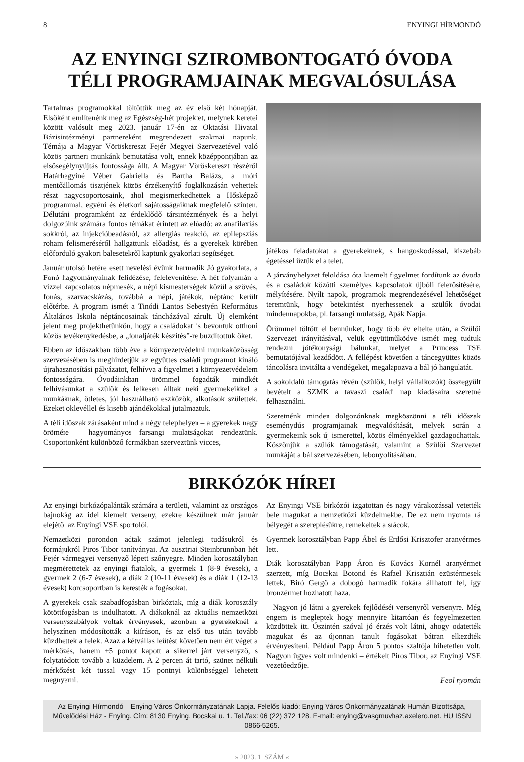8 ENYINGI HÍRMONDÓ
AZ ENYINGI SZIROMBONTOGATÓ ÓVODA
TÉLI PROGRAMJAINAK MEGVALÓSULÁSA
Tartalmas programokkal töltöttük meg az év első két hónapját. Elsőként említenénk meg az Egészség-hét projektet, melynek keretei között valósult meg 2023. január 17-én az Oktatási Hivatal Bázisintézményi partnereként megrendezett szakmai napunk. Témája a Magyar Vöröskereszt Fejér Megyei Szervezetével való közös partneri munkánk bemutatása volt, ennek középpontjában az elsősegélynyújtás fontossága állt. A Magyar Vöröskereszt részéről Határhegyiné Véber Gabriella és Bartha Balázs, a móri mentőállomás tisztjének közös érzékenyítő foglalkozásán vehettek részt nagycsoportosaink, ahol megismerkedhettek a Hősképző programmal, egyéni és életkori sajátosságaiknak megfelelő szinten. Délutáni programként az érdeklődő társintézmények és a helyi dolgozóink számára fontos témákat érintett az előadó: az anafilaxiás sokkról, az injekcióbeadásról, az allergiás reakció, az epilepsziás roham felismeréséről hallgattunk előadást, és a gyerekek körében előforduló gyakori balesetekről kaptunk gyakorlati segítséget.
Január utolsó hetére esett nevelési évünk harmadik Jó gyakorlata, a Fonó hagyományainak felidézése, felelevenítése. A hét folyamán a vízzel kapcsolatos népmesék, a népi kismesterségek közül a szövés, fonás, szarvacskázás, továbbá a népi, játékok, néptánc került előtérbe. A program ismét a Tinódi Lantos Sebestyén Református Általános Iskola néptáncosainak táncházával zárult. Új elemként jelent meg projekthetünkön, hogy a családokat is bevontuk otthoni közös tevékenykedésbe, a „fonaljáték készítés”-re buzdítottuk őket.
Ebben az időszakban több éve a környezetvédelmi munkaközösség szervezésében is meghirdetjük az együttes családi programot kínáló újrahasznosítási pályázatot, felhívva a figyelmet a környezetvédelem fontosságára. Óvodáinkban örömmel fogadták mindkét felhívásunkat a szülők és lelkesen álltak neki gyermekeikkel a munkáknak, ötletes, jól használható eszközök, alkotások születtek. Ezeket oklevéllel és kisebb ajándékokkal jutalmaztuk.
A téli időszak zárásaként mind a négy telephelyen – a gyerekek nagy örömére – hagyományos farsangi mulatságokat rendeztünk. Csoportonként különböző formákban szerveztünk vicces,
játékos feladatokat a gyerekeknek, s hangoskodással, kiszebáb égetéssel űztük el a telet.
A járványhelyzet feloldása óta kiemelt figyelmet fordítunk az óvoda és a családok közötti személyes kapcsolatok újbóli felerősítésére, mélyítésére. Nyílt napok, programok megrendezésével lehetőséget teremtünk, hogy betekintést nyerhessenek a szülők óvodai mindennapokba, pl. farsangi mulatság, Apák Napja.
Örömmel töltött el bennünket, hogy több év eltelte után, a Szülői Szervezet irányításával, velük együttműködve ismét meg tudtuk rendezni jótékonysági bálunkat, melyet a Princess TSE bemutatójával kezdődött. A fellépést követően a táncegyüttes közös táncolásra invitálta a vendégeket, megalapozva a bál jó hangulatát.
A sokoldalú támogatás révén (szülők, helyi vállalkozók) összegyűlt bevételt a SZMK a tavaszi családi nap kiadásaira szeretné felhasználni.
Szeretnénk minden dolgozónknak megköszönni a téli időszak eseménydús programjainak megvalósítását, melyek során a gyermekeink sok új ismerettel, közös élményekkel gazdagodhattak. Köszönjük a szülők támogatását, valamint a Szülői Szervezet munkáját a bál szervezésében, lebonyolításában.
BIRKÓZÓK HÍREI
Az enyingi birkózópalánták számára a területi, valamint az országos bajnokág az idei kiemelt verseny, ezekre készülnek már január elejétől az Enyingi VSE sportolói.
Nemzetközi porondon adtak számot jelenlegi tudásukról és formájukról Piros Tibor tanítványai. Az ausztriai Steinbrunnban hét Fejér vármegyei versenyző lépett szőnyegre. Minden korosztályban megmérettetek az enyingi fiatalok, a gyermek 1 (8-9 évesek), a gyermek 2 (6-7 évesek), a diák 2 (10-11 évesek) és a diák 1 (12-13 évesek) korcsoportban is keresték a fogásokat.
A gyerekek csak szabadfogásban birkóztak, míg a diák korosztály kötöttfogásban is indulhatott. A diákoknál az aktuális nemzetközi versenyszabályok voltak érvényesek, azonban a gyerekeknél a helyszínen módosították a kiíráson, és az első tus után tovább küzdhettek a felek. Azaz a kétvállas leütést követően nem ért véget a mérkőzés, hanem +5 pontot kapott a sikerrel járt versenyző, s folytatódott tovább a küzdelem. A 2 percen át tartó, szünet nélküli mérkőzést két tussal vagy 15 pontnyi különbséggel lehetett megnyerni.
Az Enyingi VSE birkózói izgatottan és nagy várakozással vetették bele magukat a nemzetközi küzdelmekbe. De ez nem nyomta rá bélyegét a szereplésükre, remekeltek a srácok.
Gyermek korosztályban Papp Ábel és Erdősi Krisztofer aranyérmes lett.
Diák korosztályban Papp Áron és Kovács Kornél aranyérmet szerzett, míg Bocskai Botond és Rafael Krisztián ezüstérmesek lettek, Biró Gergő a dobogó harmadik fokára állhatott fel, így bronzérmet hozhatott haza.
– Nagyon jó látni a gyerekek fejlődését versenyről versenyre. Még engem is megleptek hogy mennyire kitartóan és fegyelmezetten küzdöttek itt. Őszintén szóval jó érzés volt látni, ahogy odatették magukat és az újonnan tanult fogásokat bátran elkezdték érvényesíteni. Például Papp Áron 5 pontos szaltója hihetetlen volt. Nagyon ügyes volt mindenki – értékelt Piros Tibor, az Enyingi VSE vezetőedzője.
Feol nyomán
Az Enyingi Hírmondó – Enying Város Önkormányzatának Lapja. Felelős kiadó: Enying Város Önkormányzatának Humán Bizottsága, Művelődési Ház - Enying. Cím: 8130 Enying, Bocskai u. 1. Tel./fax: 06 (22) 372 128. E-mail: enying@vasgmuvhaz.axelero.net. HU ISSN 0866-5265.
» 2023. 1. SZÁM «